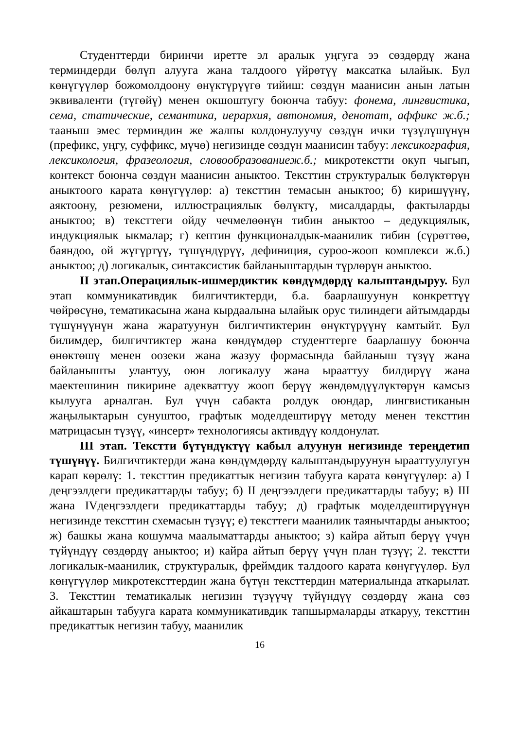Студенттерди биринчи иретте эл аралык уңгуга ээ сөздөрдү жана терминдерди бөлүп алууга жана талдоого үйрөтүү максатка ылайык. Бул көнүгүүлөр божомолдоону өнүктүрүүгө тийиш: сөздүн маанисин анын латын эквиваленти (түгөйү) менен окшоштугу боюнча табуу: фонема, лингвистика, сема, статические, семантика, иерархия, автономия, денотат, аффикс ж.б.; тааныш эмес терминдин же жалпы колдонулуучу сөздүн ички түзүлүшүнүн (префикс, уңгу, суффикс, мүчө) негизинде сөздүн маанисин табуу: лексикография, лексикология, фразеология, словообразованиеж.б.; микротекстти окуп чыгып, контекст боюнча сөздүн маанисин аныктоо. Тексттин структуралык бөлүктөрүн аныктоого карата көнүгүүлөр: а) тексттин темасын аныктоо; б) киришүүнү, аяктоону, резюмени, иллюстрациялык бөлүктү, мисалдарды, фактыларды аныктоо; в) тексттеги ойду чечмелөөнүн тибин аныктоо – дедукциялык, индукциялык ыкмалар; г) кептин функционалдык-маанилик тибин (сүрөттөө, баяндоо, ой жүгүртүү, түшүндүрүү, дефиниция, суроо-жооп комплекси ж.б.) аныктоо; д) логикалык, синтаксистик байланыштардын түрлөрүн аныктоо.
II этап.Операциялык-ишмердиктик көндүмдөрдү калыптандыруу. Бул этап коммуникативдик билгичтиктерди, б.а. баарлашуунун конкреттүү чөйрөсүнө, тематикасына жана кырдаалына ылайык орус тилиндеги айтымдарды түшүнүүнүн жана жаратуунун билгичтиктерин өнүктүрүүнү камтыйт. Бул билимдер, билгичтиктер жана көндүмдөр студенттерге баарлашуу боюнча өнөктөшү менен оозеки жана жазуу формасында байланыш түзүү жана байланышты улантуу, оюн логикалуу жана ырааттуу билдирүү жана маектешинин пикирине адекваттуу жооп берүү жөндөмдүүлүктөрүн камсыз кылууга арналган. Бул үчүн сабакта ролдук оюндар, лингвистиканын жаңылыктарын сунуштоо, графтык моделдештирүү методу менен тексттин матрицасын түзүү, «инсерт» технологиясы активдүү колдонулат.
III этап. Текстти бүтүндүктүү кабыл алуунун негизинде тереңдетип түшүнүү. Билгичтиктерди жана көндүмдөрдү калыптандыруунун ырааттуулугун карап көрөлү: 1. тексттин предикаттык негизин табууга карата көнүгүүлөр: а) I деңгээлдеги предикаттарды табуу; б) II деңгээлдеги предикаттарды табуу; в) III жана IVдеңгээлдеги предикаттарды табуу; д) графтык моделдештирүүнүн негизинде тексттин схемасын түзүү; е) тексттеги маанилик таянычтарды аныктоо; ж) башкы жана кошумча маалыматтарды аныктоо; з) кайра айтып берүү үчүн түйүндүү сөздөрдү аныктоо; и) кайра айтып берүү үчүн план түзүү; 2. текстти логикалык-маанилик, структуралык, фреймдик талдоого карата көнүгүүлөр. Бул көнүгүүлөр микротексттердин жана бүтүн тексттердин материалында аткарылат. 3. Тексттин тематикалык негизин түзүүчү түйүндүү сөздөрдү жана сөз айкаштарын табууга карата коммуникативдик тапшырмаларды аткаруу, тексттин предикаттык негизин табуу, маанилик
16